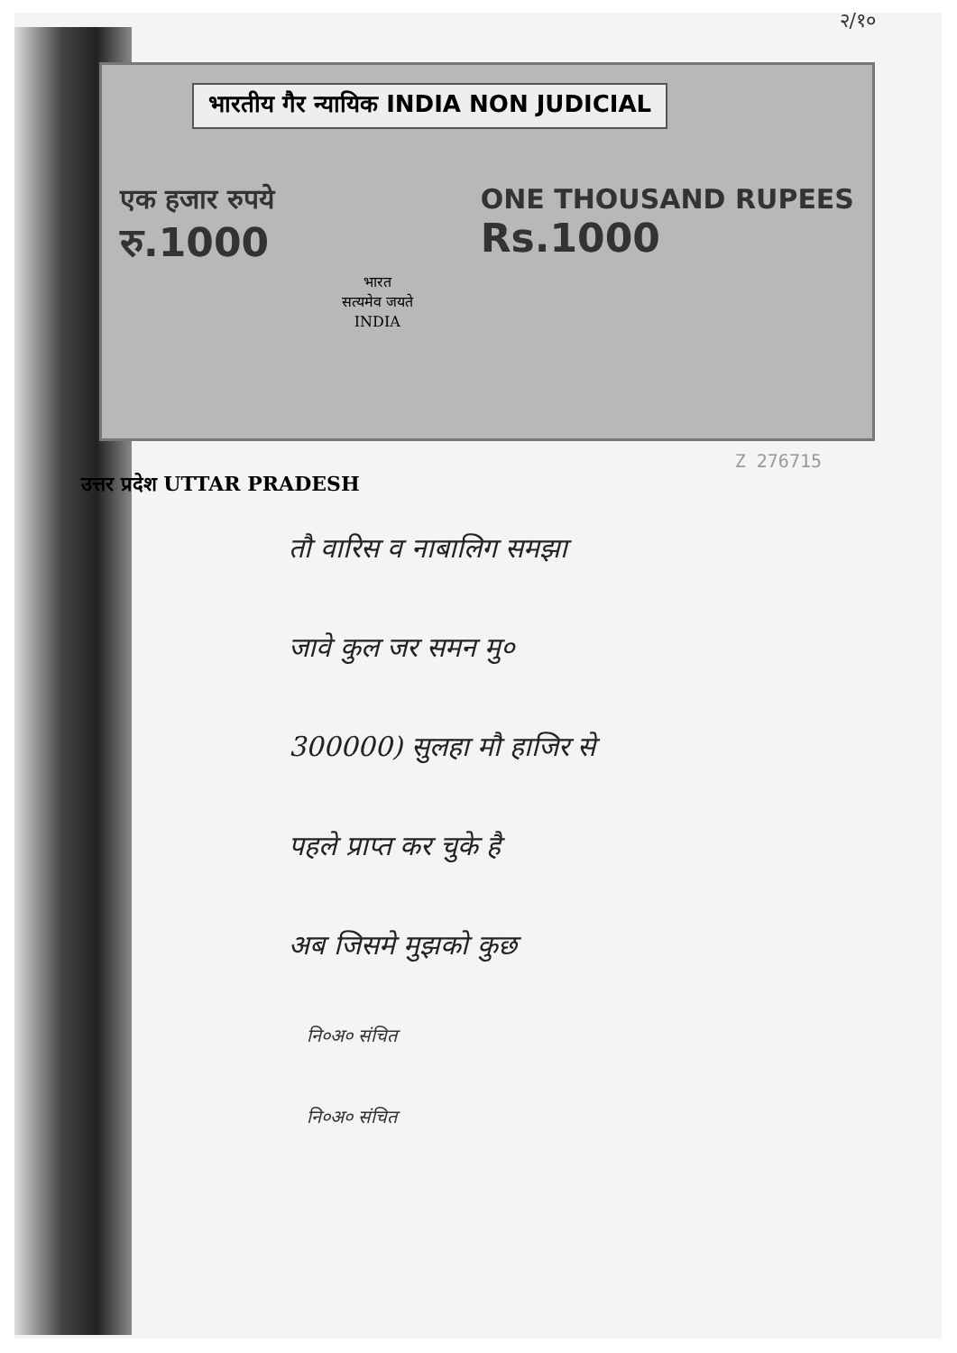२/१०
भारतीय गैर न्यायिक INDIA NON JUDICIAL
एक हजार रुपये
रु.1000
भारत
सत्यमेव जयते
INDIA
ONE THOUSAND RUPEES
Rs.1000
Z 276715
उत्तर प्रदेश UTTAR PRADESH
तौ वारिस व नाबालिग समझा
जावे कुल जर समन मु०
300000) सुलहा मौ हाजिर से
पहले प्राप्त कर चुके है
अब जिसमे मुझको कुछ
नि०अ० संचित
नि०अ० संचित